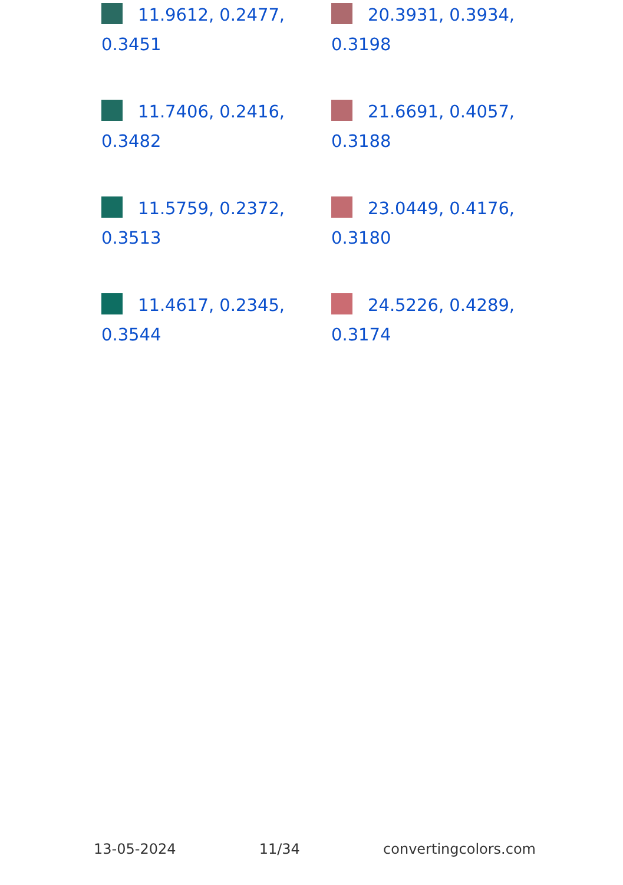11.9612, 0.2477, 0.3451
20.3931, 0.3934, 0.3198
11.7406, 0.2416, 0.3482
21.6691, 0.4057, 0.3188
11.5759, 0.2372, 0.3513
23.0449, 0.4176, 0.3180
11.4617, 0.2345, 0.3544
24.5226, 0.4289, 0.3174
13-05-2024 11/34 convertingcolors.com